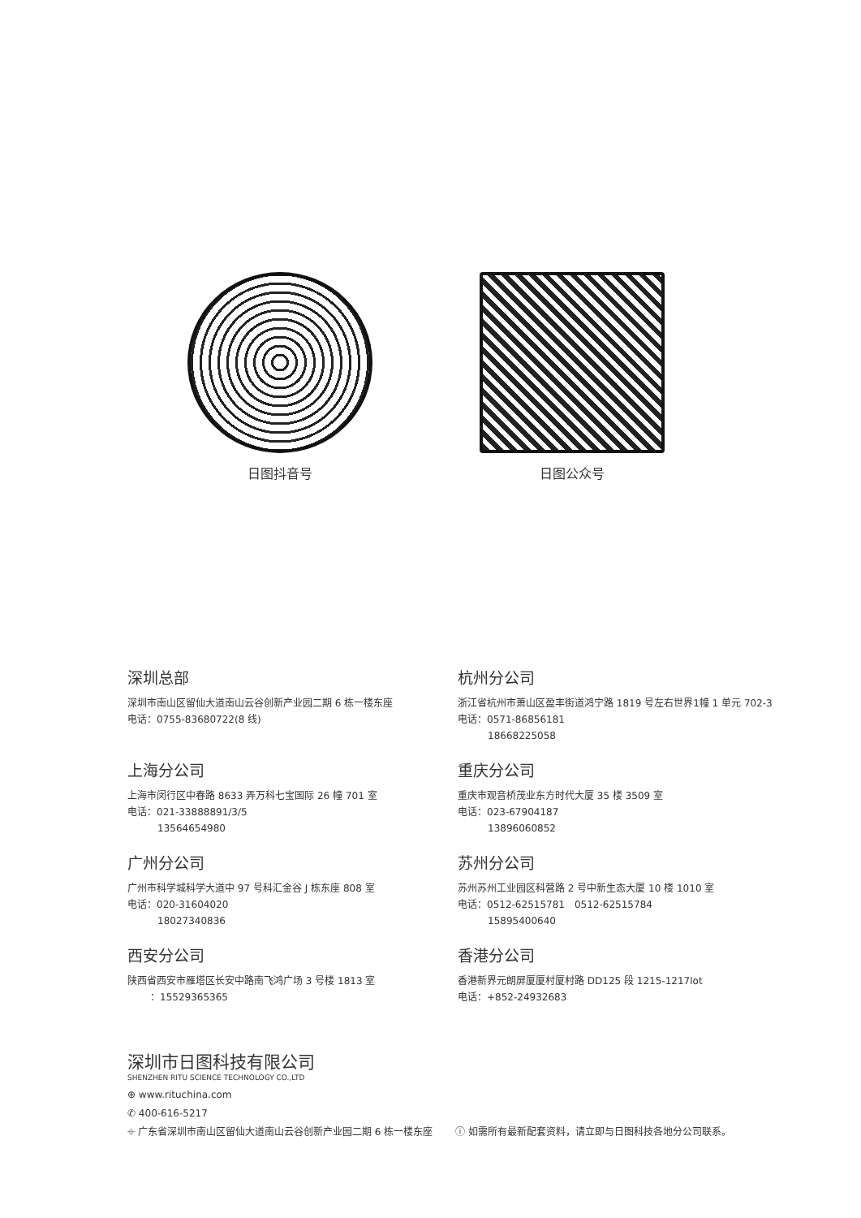日图抖音号 日图公众号
深圳总部
深圳市南山区留仙大道南山云谷创新产业园二期 6 栋一楼东座
电话：0755-83680722(8 线)
杭州分公司
浙江省杭州市萧山区盈丰街道鸿宁路 1819 号左右世界1幢 1 单元 702-3
电话：0571-86856181
18668225058
上海分公司
上海市闵行区中春路 8633 弄万科七宝国际 26 幢 701 室
电话：021-33888891/3/5
13564654980
重庆分公司
重庆市观音桥茂业东方时代大厦 35 楼 3509 室
电话：023-67904187
13896060852
广州分公司
广州市科学城科学大道中 97 号科汇金谷 J 栋东座 808 室
电话：020-31604020
18027340836
苏州分公司
苏州苏州工业园区科营路 2 号中新生态大厦 10 楼 1010 室
电话：0512-62515781　0512-62515784
15895400640
西安分公司
陕西省西安市雁塔区长安中路南飞鸿广场 3 号楼 1813 室
：15529365365
香港分公司
香港新界元朗屏厦厦村厦村路 DD125 段 1215-1217lot
电话：+852-24932683
深圳市日图科技有限公司
SHENZHEN RITU SCIENCE TECHNOLOGY CO.,LTD
⊕ www.rituchina.com
✆ 400-616-5217
⌖ 广东省深圳市南山区留仙大道南山云谷创新产业园二期 6 栋一楼东座 ⓘ 如需所有最新配套资料，请立即与日图科技各地分公司联系。